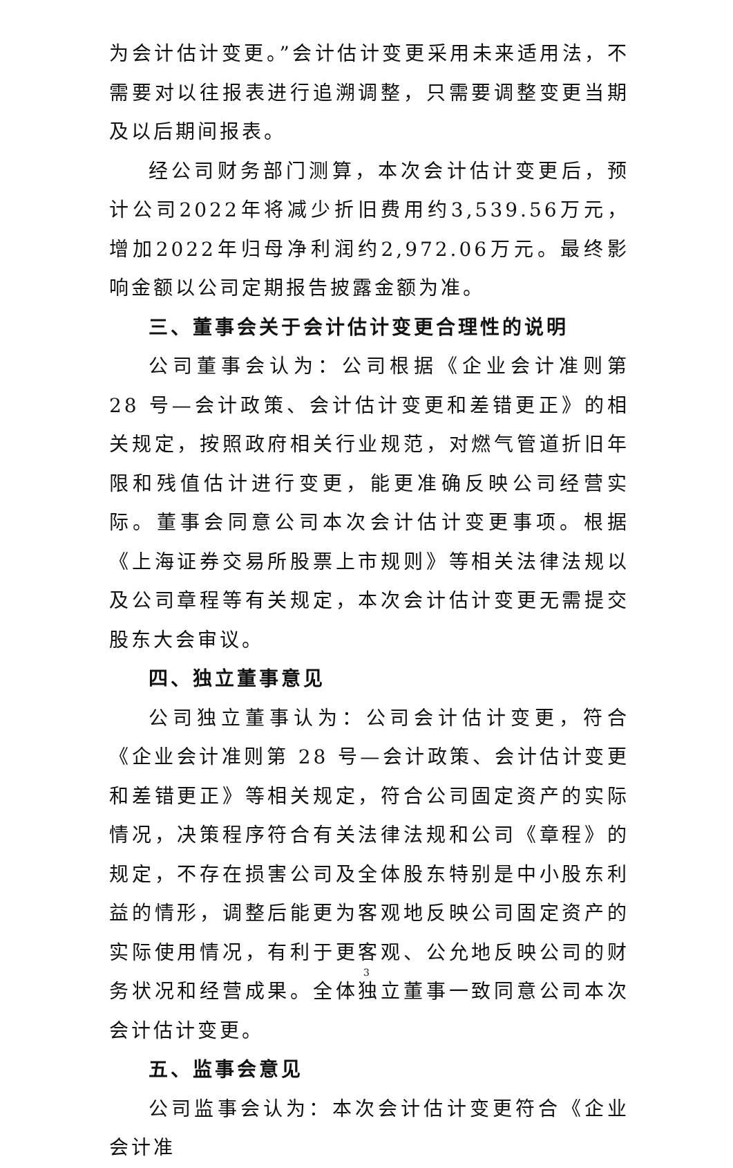为会计估计变更。”会计估计变更采用未来适用法，不需要对以往报表进行追溯调整，只需要调整变更当期及以后期间报表。
经公司财务部门测算，本次会计估计变更后，预计公司2022年将减少折旧费用约3,539.56万元，增加2022年归母净利润约2,972.06万元。最终影响金额以公司定期报告披露金额为准。
三、董事会关于会计估计变更合理性的说明
公司董事会认为：公司根据《企业会计准则第 28 号—会计政策、会计估计变更和差错更正》的相关规定，按照政府相关行业规范，对燃气管道折旧年限和残值估计进行变更，能更准确反映公司经营实际。董事会同意公司本次会计估计变更事项。根据《上海证券交易所股票上市规则》等相关法律法规以及公司章程等有关规定，本次会计估计变更无需提交股东大会审议。
四、独立董事意见
公司独立董事认为：公司会计估计变更，符合《企业会计准则第 28 号—会计政策、会计估计变更和差错更正》等相关规定，符合公司固定资产的实际情况，决策程序符合有关法律法规和公司《章程》的规定，不存在损害公司及全体股东特别是中小股东利益的情形，调整后能更为客观地反映公司固定资产的实际使用情况，有利于更客观、公允地反映公司的财务状况和经营成果。全体独立董事一致同意公司本次会计估计变更。
五、监事会意见
公司监事会认为：本次会计估计变更符合《企业会计准
3